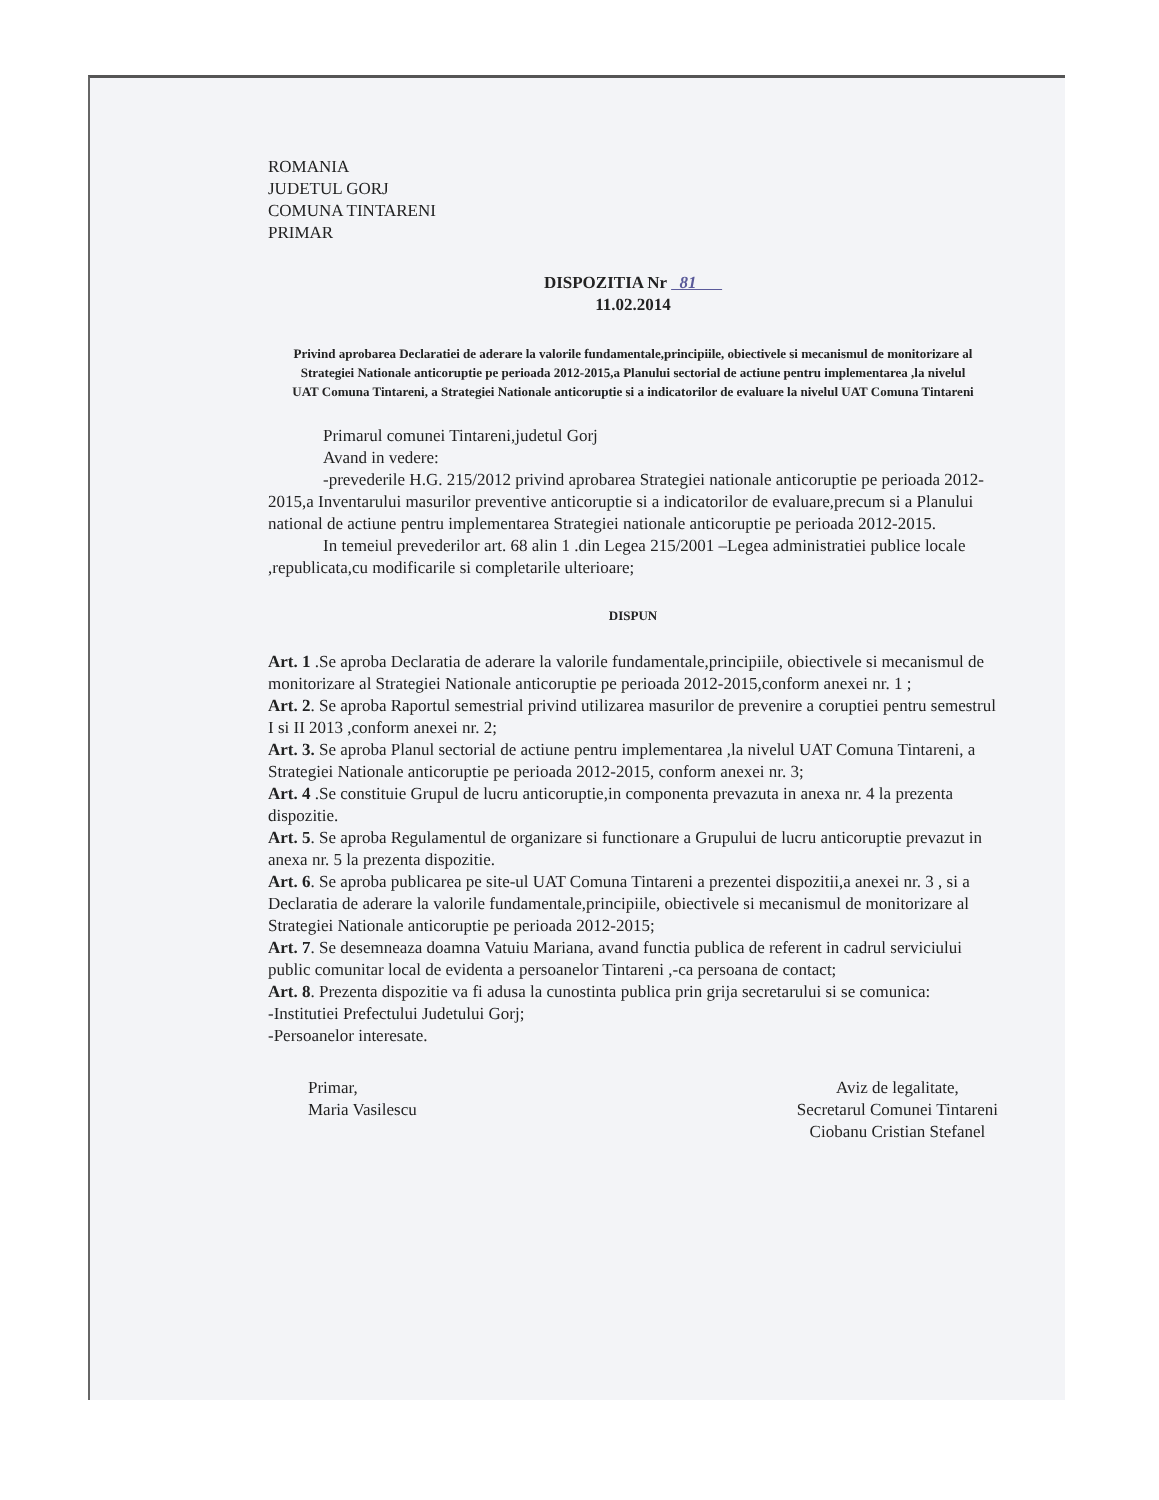ROMANIA
JUDETUL GORJ
COMUNA TINTARENI
PRIMAR
DISPOZITIA Nr 81
11.02.2014
Privind aprobarea Declaratiei de aderare la valorile fundamentale,principiile, obiectivele si mecanismul de monitorizare al Strategiei Nationale anticoruptie pe perioada 2012-2015,a Planului sectorial de actiune pentru implementarea ,la nivelul UAT Comuna Tintareni, a Strategiei Nationale anticoruptie si a indicatorilor de evaluare la nivelul UAT Comuna Tintareni
Primarul comunei Tintareni,judetul Gorj
Avand in vedere:
-prevederile H.G. 215/2012 privind aprobarea Strategiei nationale anticoruptie pe perioada 2012-2015,a Inventarului masurilor preventive anticoruptie si a indicatorilor de evaluare,precum si a Planului national de actiune pentru implementarea Strategiei nationale anticoruptie pe perioada 2012-2015.
In temeiul prevederilor art. 68 alin 1 .din Legea 215/2001 –Legea administratiei publice locale ,republicata,cu modificarile si completarile ulterioare;
DISPUN
Art. 1 .Se aproba Declaratia de aderare la valorile fundamentale,principiile, obiectivele si mecanismul de monitorizare al Strategiei Nationale anticoruptie pe perioada 2012-2015,conform anexei nr. 1 ;
Art. 2. Se aproba Raportul semestrial privind utilizarea masurilor de prevenire a coruptiei pentru semestrul I si II 2013 ,conform anexei nr. 2;
Art. 3. Se aproba Planul sectorial de actiune pentru implementarea ,la nivelul UAT Comuna Tintareni, a Strategiei Nationale anticoruptie pe perioada 2012-2015, conform anexei nr. 3;
Art. 4 .Se constituie Grupul de lucru anticoruptie,in componenta prevazuta in anexa nr. 4 la prezenta dispozitie.
Art. 5. Se aproba Regulamentul de organizare si functionare a Grupului de lucru anticoruptie prevazut in anexa nr. 5 la prezenta dispozitie.
Art. 6. Se aproba publicarea pe site-ul UAT Comuna Tintareni a prezentei dispozitii,a anexei nr. 3 , si a Declaratia de aderare la valorile fundamentale,principiile, obiectivele si mecanismul de monitorizare al Strategiei Nationale anticoruptie pe perioada 2012-2015;
Art. 7. Se desemneaza doamna Vatuiu Mariana, avand functia publica de referent in cadrul serviciului public comunitar local de evidenta a persoanelor Tintareni ,-ca persoana de contact;
Art. 8. Prezenta dispozitie va fi adusa la cunostinta publica prin grija secretarului si se comunica:
-Institutiei Prefectului Judetului Gorj;
-Persoanelor interesate.
Primar,
Maria Vasilescu
Aviz de legalitate,
Secretarul Comunei Tintareni
Ciobanu Cristian Stefanel